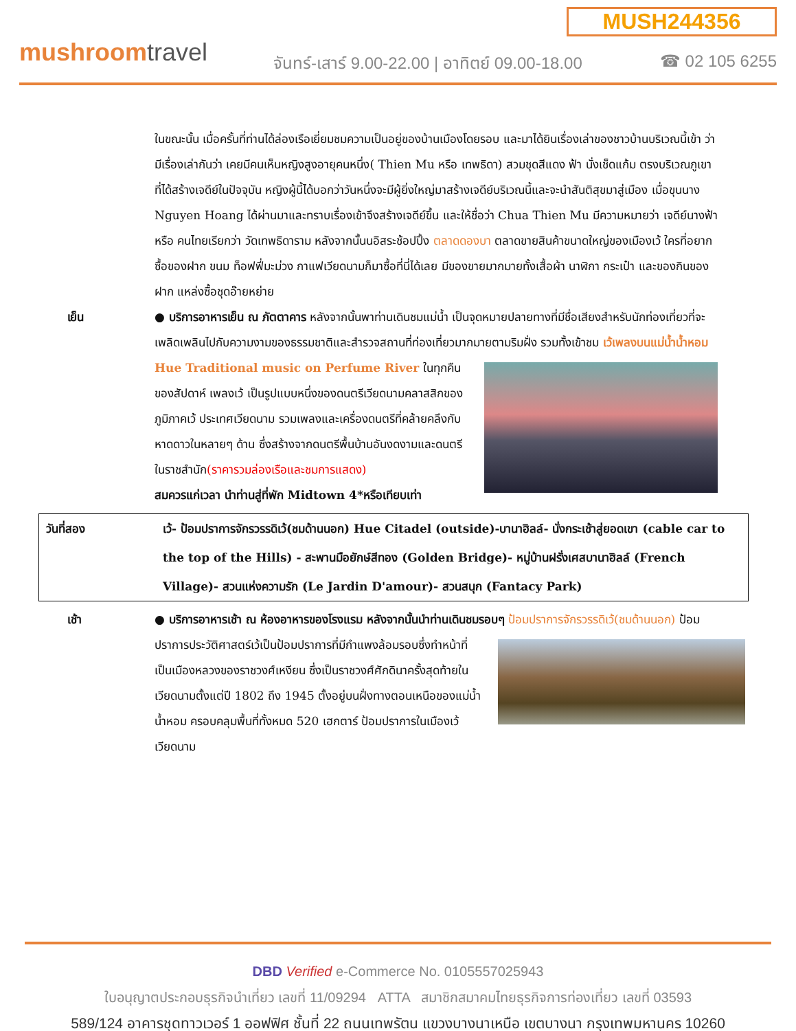MUSH244356
mushroomtravel
จันทร์-เสาร์ 9.00-22.00 | อาทิตย์ 09.00-18.00
☎ 02 105 6255
ในขณะนั้น เมื่อครั้นที่ท่านได้ล่องเรือเยี่ยมชมความเป็นอยู่ของบ้านเมืองโดยรอบ และมาได้ยินเรื่องเล่าของชาวบ้านบริเวณนี้เข้า ว่า มีเรื่องเล่ากันว่า เคยมีคนเห็นหญิงสูงอายุคนหนึ่ง( Thien Mu หรือ เทพธิดา) สวมชุดสีแดง ฟ้า นั่งเช็ดแก้ม ตรงบริเวณภูเขาที่ได้สร้างเจดีย์ในปัจจุบัน หญิงผู้นี้ได้บอกว่าวันหนึ่งจะมีผู้ยิ่งใหญ่มาสร้างเจดีย์บริเวณนี้และจะนำสันติสุขมาสู่เมือง เมื่อขุนนาง Nguyen Hoang ได้ผ่านมาและทราบเรื่องเข้าจึงสร้างเจดีย์ขึ้น และให้ชื่อว่า Chua Thien Mu มีความหมายว่า เจดีย์นางฟ้า หรือ คนไทยเรียกว่า วัดเทพธิดาราม หลังจากนั้นนอิสระช้อปปิ้ง ตลาดดองบา ตลาดขายสินค้าขนาดใหญ่ของเมืองเว้ ใครที่อยากซื้อของฝาก ขนม ท็อฟฟี่มะม่วง กาแฟเวียดนามก็มาซื้อที่นี่ได้เลย มีของขายมากมายทั้งเสื้อผ้า นาฬิกา กระเป๋า และของกินของฝาก แหล่งซื้อชุดอ๊ายหย่าย
เย็น ● บริการอาหารเย็น ณ ภัตตาคาร หลังจากนั้นพาท่านเดินชมแม่น้ำ เป็นจุดหมายปลายทางที่มีชื่อเสียงสำหรับนักท่องเที่ยวที่จะเพลิดเพลินไปกับความงามของธรรมชาติและสำรวจสถานที่ท่องเที่ยวมากมายตามริมฝั่ง รวมทั้งเข้าชม เว้เพลงบนแม่น้ำน้ำหอม Hue Traditional music on Perfume River ในทุกคืนของสัปดาห์ เพลงเว้ เป็นรูปแบบหนึ่งของดนตรีเวียดนามคลาสสิกของภูมิภาคเว้ ประเทศเวียดนาม รวมเพลงและเครื่องดนตรีที่คล้ายคลึงกับหาดดาวในหลายๆ ด้าน ซึ่งสร้างจากดนตรีพื้นบ้านอันงดงามและดนตรีในราชสำนัก(ราคารวมล่องเรือและชมการแสดง)
สมควรแก่เวลา นำท่านสู่ที่พัก Midtown 4*หรือเทียบเท่า
| วันที่สอง | เว้- ป้อมปราการจักรวรรดิเว้(ชมด้านนอก) Hue Citadel (outside)-บานาฮิลล์- นั่งกระเช้าสู่ยอดเขา (cable car to the top of the Hills) - สะพานมือยักษ์สีทอง (Golden Bridge)- หมู่บ้านฝรั่งเศสบานาฮิลล์ (French Village)- สวนแห่งความรัก (Le Jardin D'amour)- สวนสนุก (Fantacy Park) |
เช้า ● บริการอาหารเช้า ณ ห้องอาหารของโรงแรม หลังจากนั้นนำท่านเดินชมรอบๆ ป้อมปราการจักรวรรดิเว้(ชมด้านนอก) ป้อมปราการประวัติศาสตร์เว้เป็นป้อมปราการที่มีกำแพงล้อมรอบซึ่งทำ หน้าที่เป็นเมืองหลวงของราชวงศ์เหงียน ซึ่งเป็นราชวงศ์ศักดินาครั้งสุดท้ายในเวียดนามตั้งแต่ปี 1802 ถึง 1945 ตั้งอยู่บนฝั่งทางตอนเหนือของแม่น้ำน้ำหอม ครอบคลุมพื้นที่ทั้งหมด 520 เฮกตาร์ ป้อมปราการในเมืองเว้เวียดนาม
DBD Verified e-Commerce No. 0105557025943
ใบอนุญาตประกอบธุรกิจนำเที่ยว เลขที่ 11/09294 ATTA สมาชิกสมาคมไทยธุรกิจการท่องเที่ยว เลขที่ 03593
589/124 อาคารชุดทาวเวอร์ 1 ออฟฟิศ ชั้นที่ 22 ถนนเทพรัตน แขวงบางนาเหนือ เขตบางนา กรุงเทพมหานคร 10260